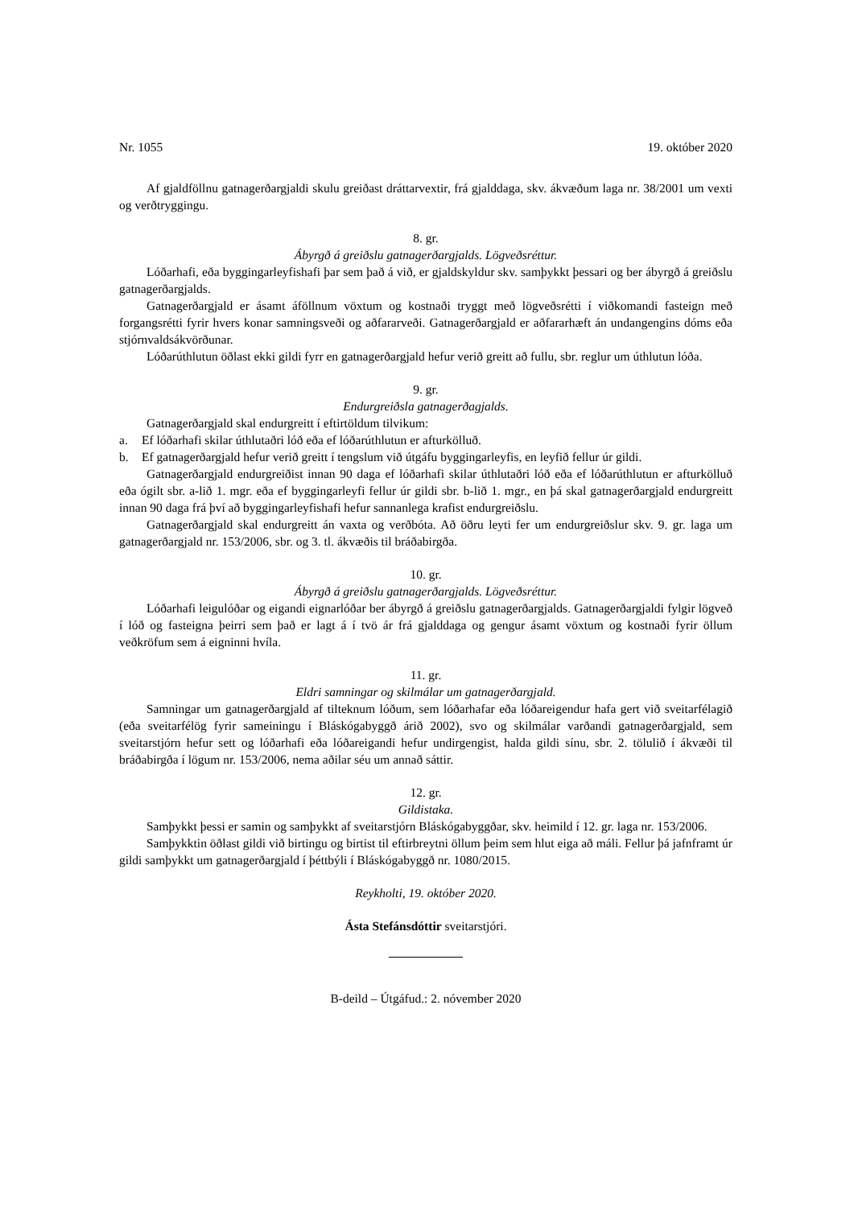Nr. 1055 19. október 2020
Af gjaldföllnu gatnagerðargjaldi skulu greiðast dráttarvextir, frá gjalddaga, skv. ákvæðum laga nr. 38/2001 um vexti og verðtryggingu.
8. gr.
Ábyrgð á greiðslu gatnagerðargjalds. Lögveðsréttur.
Lóðarhafi, eða byggingarleyfishafi þar sem það á við, er gjaldskyldur skv. samþykkt þessari og ber ábyrgð á greiðslu gatnagerðargjalds.
Gatnagerðargjald er ásamt áföllnum vöxtum og kostnaði tryggt með lögveðsrétti í viðkomandi fasteign með forgangsrétti fyrir hvers konar samningsveði og aðfararveði. Gatnagerðargjald er aðfararhæft án undangengins dóms eða stjórnvaldsákvörðunar.
Lóðarúthlutun öðlast ekki gildi fyrr en gatnagerðargjald hefur verið greitt að fullu, sbr. reglur um úthlutun lóða.
9. gr.
Endurgreiðsla gatnagerðagjalds.
Gatnagerðargjald skal endurgreitt í eftirtöldum tilvikum:
a. Ef lóðarhafi skilar úthlutaðri lóð eða ef lóðarúthlutun er afturkölluð.
b. Ef gatnagerðargjald hefur verið greitt í tengslum við útgáfu byggingarleyfis, en leyfið fellur úr gildi.
Gatnagerðargjald endurgreiðist innan 90 daga ef lóðarhafi skilar úthlutaðri lóð eða ef lóðar­úthlutun er afturkölluð eða ógilt sbr. a-lið 1. mgr. eða ef byggingarleyfi fellur úr gildi sbr. b-lið 1. mgr., en þá skal gatnagerðargjald endurgreitt innan 90 daga frá því að byggingarleyfishafi hefur sannanlega krafist endurgreiðslu.
Gatnagerðargjald skal endurgreitt án vaxta og verðbóta. Að öðru leyti fer um endurgreiðslur skv. 9. gr. laga um gatnagerðargjald nr. 153/2006, sbr. og 3. tl. ákvæðis til bráðabirgða.
10. gr.
Ábyrgð á greiðslu gatnagerðargjalds. Lögveðsréttur.
Lóðarhafi leigulóðar og eigandi eignarlóðar ber ábyrgð á greiðslu gatnagerðargjalds. Gatnagerð­argjaldi fylgir lögveð í lóð og fasteigna þeirri sem það er lagt á í tvö ár frá gjalddaga og gengur ásamt vöxtum og kostnaði fyrir öllum veðkröfum sem á eigninni hvíla.
11. gr.
Eldri samningar og skilmálar um gatnagerðargjald.
Samningar um gatnagerðargjald af tilteknum lóðum, sem lóðarhafar eða lóðareigendur hafa gert við sveitarfélagið (eða sveitarfélög fyrir sameiningu í Bláskógabyggð árið 2002), svo og skilmálar varðandi gatnagerðargjald, sem sveitarstjórn hefur sett og lóðarhafi eða lóðareigandi hefur undir­gengist, halda gildi sínu, sbr. 2. tölulið í ákvæði til bráðabirgða í lögum nr. 153/2006, nema aðilar séu um annað sáttir.
12. gr.
Gildistaka.
Samþykkt þessi er samin og samþykkt af sveitarstjórn Bláskógabyggðar, skv. heimild í 12. gr. laga nr. 153/2006.
Samþykktin öðlast gildi við birtingu og birtist til eftirbreytni öllum þeim sem hlut eiga að máli. Fellur þá jafnframt úr gildi samþykkt um gatnagerðargjald í þéttbýli í Bláskógabyggð nr. 1080/2015.
Reykholti, 19. október 2020.
Ásta Stefánsdóttir sveitarstjóri.
B-deild – Útgáfud.: 2. nóvember 2020